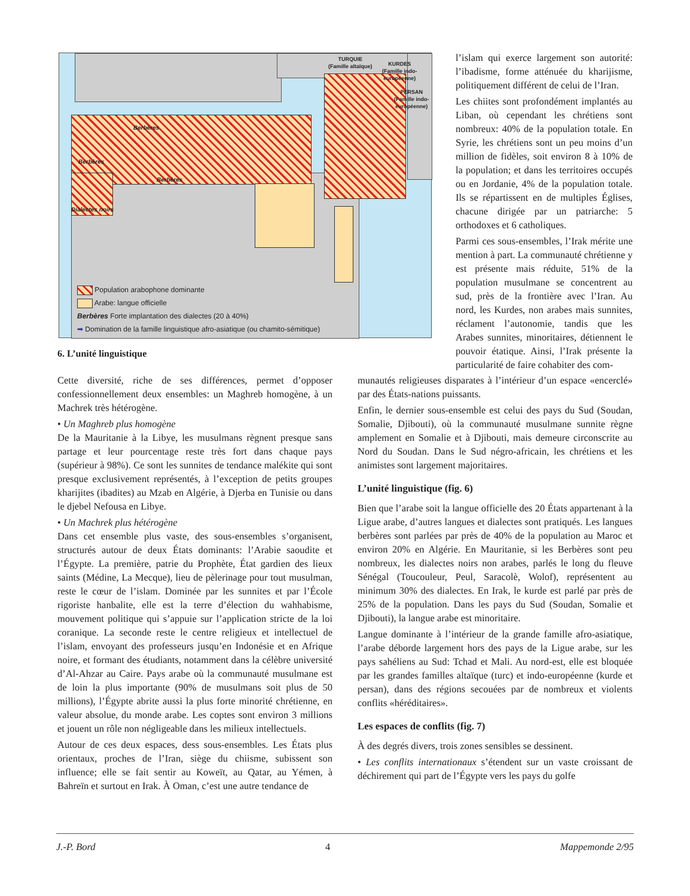TURQUIE
(Famille altaïque)
KURDES
(Famille indo-
européenne)
PERSAN
(Famille indo-
européenne)
Berbères
Berbères
Berbères
Dialectes noirs
Population arabophone dominante
Arabe: langue officielle
Berbères Forte implantation des dialectes (20 à 40%)
➡ Domination de la famille linguistique afro-asiatique (ou chamito-sémitique)
6. L’unité linguistique
l’islam qui exerce largement son autorité: l’ibadisme, forme atténuée du kharijisme, politiquement différent de celui de l’Iran.
Les chiites sont profondément implantés au Liban, où cependant les chrétiens sont nombreux: 40% de la population totale. En Syrie, les chrétiens sont un peu moins d’un million de fidèles, soit environ 8 à 10% de la population; et dans les territoires occupés ou en Jordanie, 4% de la population totale. Ils se répartissent en de multiples Églises, chacune dirigée par un patriarche: 5 orthodoxes et 6 catholiques.
Parmi ces sous-ensembles, l’Irak mérite une mention à part. La communauté chrétienne y est présente mais réduite, 51% de la population musulmane se concentrent au sud, près de la frontière avec l’Iran. Au nord, les Kurdes, non arabes mais sunnites, réclament l’autonomie, tandis que les Arabes sunnites, minoritaires, détiennent le pouvoir étatique. Ainsi, l’Irak présente la particularité de faire cohabiter des com-
Cette diversité, riche de ses différences, permet d’opposer confessionnellement deux ensembles: un Maghreb homogène, à un Machrek très hétérogène.
• Un Maghreb plus homogène
De la Mauritanie à la Libye, les musulmans règnent presque sans partage et leur pourcentage reste très fort dans chaque pays (supérieur à 98%). Ce sont les sunnites de tendance malékite qui sont presque exclusivement représentés, à l’exception de petits groupes kharijites (ibadites) au Mzab en Algérie, à Djerba en Tunisie ou dans le djebel Nefousa en Libye.
• Un Machrek plus hétérogène
Dans cet ensemble plus vaste, des sous-ensembles s’organisent, structurés autour de deux États dominants: l’Arabie saoudite et l’Égypte. La première, patrie du Prophète, État gardien des lieux saints (Médine, La Mecque), lieu de pèlerinage pour tout musulman, reste le cœur de l’islam. Dominée par les sunnites et par l’École rigoriste hanbalite, elle est la terre d’élection du wahhabisme, mouvement politique qui s’appuie sur l’application stricte de la loi coranique. La seconde reste le centre religieux et intellectuel de l’islam, envoyant des professeurs jusqu’en Indonésie et en Afrique noire, et formant des étudiants, notamment dans la célèbre université d’Al-Ahzar au Caire. Pays arabe où la communauté musulmane est de loin la plus importante (90% de musulmans soit plus de 50 millions), l’Égypte abrite aussi la plus forte minorité chrétienne, en valeur absolue, du monde arabe. Les coptes sont environ 3 millions et jouent un rôle non négligeable dans les milieux intellectuels.
Autour de ces deux espaces, dess sous-ensembles. Les États plus orientaux, proches de l’Iran, siège du chiisme, subissent son influence; elle se fait sentir au Koweït, au Qatar, au Yémen, à Bahreïn et surtout en Irak. À Oman, c’est une autre tendance de
munautés religieuses disparates à l’intérieur d’un espace «encerclé» par des États-nations puissants.
Enfin, le dernier sous-ensemble est celui des pays du Sud (Soudan, Somalie, Djibouti), où la communauté musulmane sunnite règne amplement en Somalie et à Djibouti, mais demeure circonscrite au Nord du Soudan. Dans le Sud négro-africain, les chrétiens et les animistes sont largement majoritaires.
L’unité linguistique (fig. 6)
Bien que l’arabe soit la langue officielle des 20 États appartenant à la Ligue arabe, d’autres langues et dialectes sont pratiqués. Les langues berbères sont parlées par près de 40% de la population au Maroc et environ 20% en Algérie. En Mauritanie, si les Berbères sont peu nombreux, les dialectes noirs non arabes, parlés le long du fleuve Sénégal (Toucouleur, Peul, Saracolè, Wolof), représentent au minimum 30% des dialectes. En Irak, le kurde est parlé par près de 25% de la population. Dans les pays du Sud (Soudan, Somalie et Djibouti), la langue arabe est minoritaire.
Langue dominante à l’intérieur de la grande famille afro-asiatique, l’arabe déborde largement hors des pays de la Ligue arabe, sur les pays sahéliens au Sud: Tchad et Mali. Au nord-est, elle est bloquée par les grandes familles altaïque (turc) et indo-européenne (kurde et persan), dans des régions secouées par de nombreux et violents conflits «héréditaires».
Les espaces de conflits (fig. 7)
À des degrés divers, trois zones sensibles se dessinent.
• Les conflits internationaux s’étendent sur un vaste croissant de déchirement qui part de l’Égypte vers les pays du golfe
J.-P. Bord 4 Mappemonde 2/95